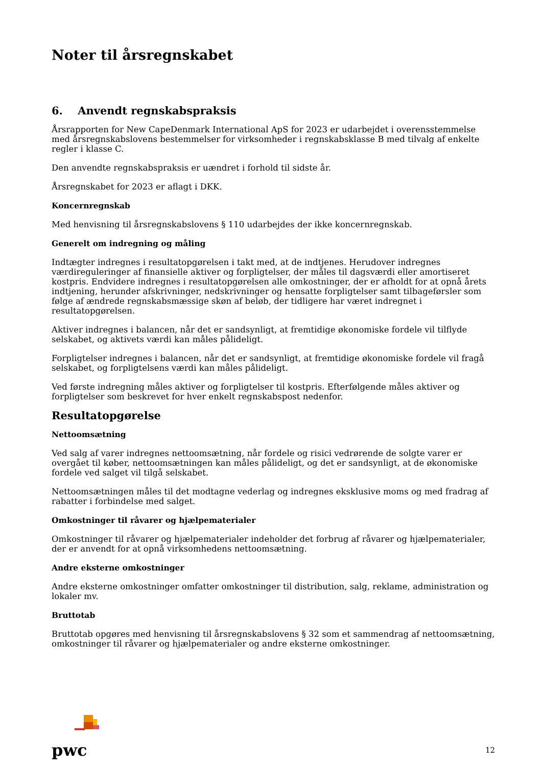Noter til årsregnskabet
6. Anvendt regnskabspraksis
Årsrapporten for New CapeDenmark International ApS for 2023 er udarbejdet i overensstemmelse med årsregnskabslovens bestemmelser for virksomheder i regnskabsklasse B med tilvalg af enkelte regler i klasse C.
Den anvendte regnskabspraksis er uændret i forhold til sidste år.
Årsregnskabet for 2023 er aflagt i DKK.
Koncernregnskab
Med henvisning til årsregnskabslovens § 110 udarbejdes der ikke koncernregnskab.
Generelt om indregning og måling
Indtægter indregnes i resultatopgørelsen i takt med, at de indtjenes. Herudover indregnes værdireguleringer af finansielle aktiver og forpligtelser, der måles til dagsværdi eller amortiseret kostpris. Endvidere indregnes i resultatopgørelsen alle omkostninger, der er afholdt for at opnå årets indtjening, herunder afskrivninger, nedskrivninger og hensatte forpligtelser samt tilbageførsler som følge af ændrede regnskabsmæssige skøn af beløb, der tidligere har været indregnet i resultatopgørelsen.
Aktiver indregnes i balancen, når det er sandsynligt, at fremtidige økonomiske fordele vil tilflyde selskabet, og aktivets værdi kan måles pålideligt.
Forpligtelser indregnes i balancen, når det er sandsynligt, at fremtidige økonomiske fordele vil fragå selskabet, og forpligtelsens værdi kan måles pålideligt.
Ved første indregning måles aktiver og forpligtelser til kostpris. Efterfølgende måles aktiver og forpligtelser som beskrevet for hver enkelt regnskabspost nedenfor.
Resultatopgørelse
Nettoomsætning
Ved salg af varer indregnes nettoomsætning, når fordele og risici vedrørende de solgte varer er overgået til køber, nettoomsætningen kan måles pålideligt, og det er sandsynligt, at de økonomiske fordele ved salget vil tilgå selskabet.
Nettoomsætningen måles til det modtagne vederlag og indregnes eksklusive moms og med fradrag af rabatter i forbindelse med salget.
Omkostninger til råvarer og hjælpematerialer
Omkostninger til råvarer og hjælpematerialer indeholder det forbrug af råvarer og hjælpematerialer, der er anvendt for at opnå virksomhedens nettoomsætning.
Andre eksterne omkostninger
Andre eksterne omkostninger omfatter omkostninger til distribution, salg, reklame, administration og lokaler mv.
Bruttotab
Bruttotab opgøres med henvisning til årsregnskabslovens § 32 som et sammendrag af nettoomsætning, omkostninger til råvarer og hjælpematerialer og andre eksterne omkostninger.
pwc
12